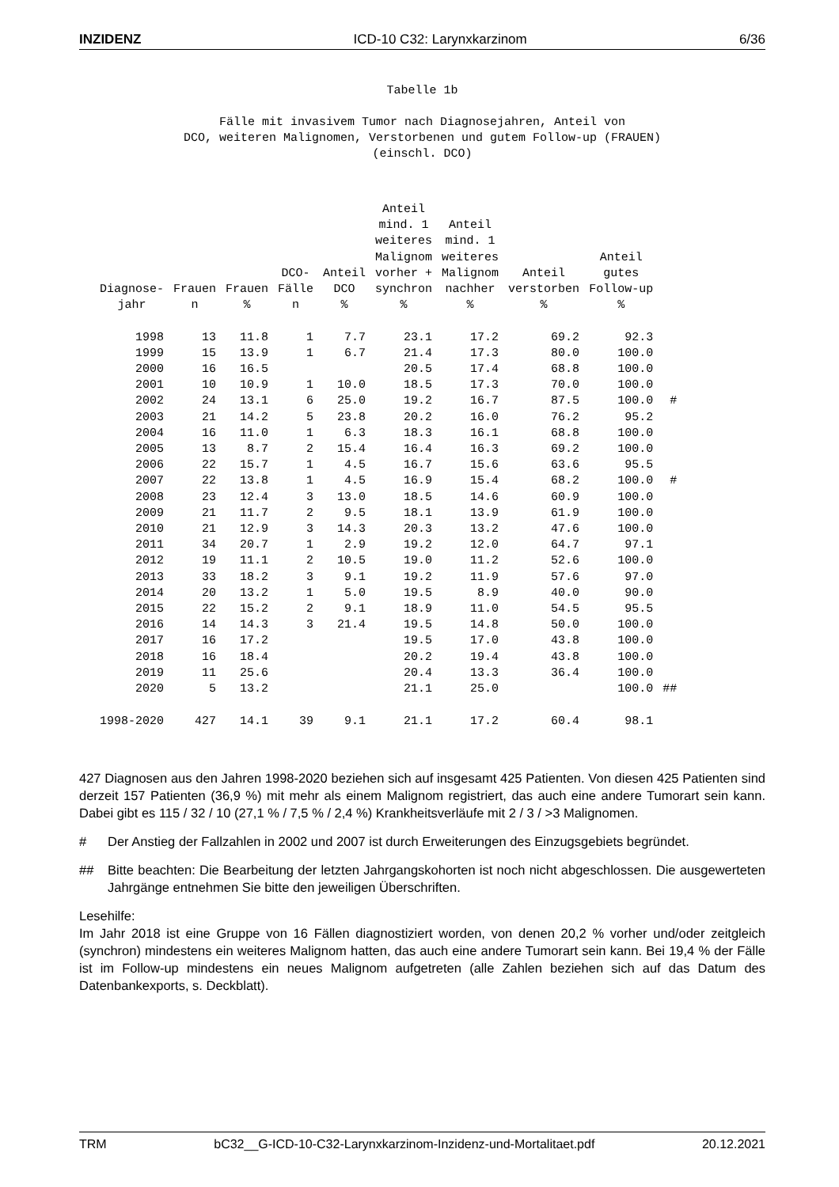INZIDENZ ICD-10 C32: Larynxkarzinom 6/36
Tabelle 1b
Fälle mit invasivem Tumor nach Diagnosejahren, Anteil von
DCO, weiteren Malignomen, Verstorbenen und gutem Follow-up (FRAUEN)
(einschl. DCO)
| Diagnose- jahr | Frauen n | Frauen % | DCO- Fälle n | Anteil DCO % | Anteil mind. 1 weiteres Malignom vorher + synchron % | Anteil mind. 1 weiteres Malignom nachher % | Anteil verstorben % | Anteil gutes Follow-up % | |
| --- | --- | --- | --- | --- | --- | --- | --- | --- | --- |
| 1998 | 13 | 11.8 | 1 | 7.7 | 23.1 | 17.2 | 69.2 | 92.3 | |
| 1999 | 15 | 13.9 | 1 | 6.7 | 21.4 | 17.3 | 80.0 | 100.0 | |
| 2000 | 16 | 16.5 | | | 20.5 | 17.4 | 68.8 | 100.0 | |
| 2001 | 10 | 10.9 | 1 | 10.0 | 18.5 | 17.3 | 70.0 | 100.0 | |
| 2002 | 24 | 13.1 | 6 | 25.0 | 19.2 | 16.7 | 87.5 | 100.0 | # |
| 2003 | 21 | 14.2 | 5 | 23.8 | 20.2 | 16.0 | 76.2 | 95.2 | |
| 2004 | 16 | 11.0 | 1 | 6.3 | 18.3 | 16.1 | 68.8 | 100.0 | |
| 2005 | 13 | 8.7 | 2 | 15.4 | 16.4 | 16.3 | 69.2 | 100.0 | |
| 2006 | 22 | 15.7 | 1 | 4.5 | 16.7 | 15.6 | 63.6 | 95.5 | |
| 2007 | 22 | 13.8 | 1 | 4.5 | 16.9 | 15.4 | 68.2 | 100.0 | # |
| 2008 | 23 | 12.4 | 3 | 13.0 | 18.5 | 14.6 | 60.9 | 100.0 | |
| 2009 | 21 | 11.7 | 2 | 9.5 | 18.1 | 13.9 | 61.9 | 100.0 | |
| 2010 | 21 | 12.9 | 3 | 14.3 | 20.3 | 13.2 | 47.6 | 100.0 | |
| 2011 | 34 | 20.7 | 1 | 2.9 | 19.2 | 12.0 | 64.7 | 97.1 | |
| 2012 | 19 | 11.1 | 2 | 10.5 | 19.0 | 11.2 | 52.6 | 100.0 | |
| 2013 | 33 | 18.2 | 3 | 9.1 | 19.2 | 11.9 | 57.6 | 97.0 | |
| 2014 | 20 | 13.2 | 1 | 5.0 | 19.5 | 8.9 | 40.0 | 90.0 | |
| 2015 | 22 | 15.2 | 2 | 9.1 | 18.9 | 11.0 | 54.5 | 95.5 | |
| 2016 | 14 | 14.3 | 3 | 21.4 | 19.5 | 14.8 | 50.0 | 100.0 | |
| 2017 | 16 | 17.2 | | | 19.5 | 17.0 | 43.8 | 100.0 | |
| 2018 | 16 | 18.4 | | | 20.2 | 19.4 | 43.8 | 100.0 | |
| 2019 | 11 | 25.6 | | | 20.4 | 13.3 | 36.4 | 100.0 | |
| 2020 | 5 | 13.2 | | | 21.1 | 25.0 | | 100.0 | ## |
| 1998-2020 | 427 | 14.1 | 39 | 9.1 | 21.1 | 17.2 | 60.4 | 98.1 | |
427 Diagnosen aus den Jahren 1998-2020 beziehen sich auf insgesamt 425 Patienten. Von diesen 425 Patienten sind derzeit 157 Patienten (36,9 %) mit mehr als einem Malignom registriert, das auch eine andere Tumorart sein kann. Dabei gibt es 115 / 32 / 10 (27,1 % / 7,5 % / 2,4 %) Krankheitsverläufe mit 2 / 3 / >3 Malignomen.
# Der Anstieg der Fallzahlen in 2002 und 2007 ist durch Erweiterungen des Einzugsgebiets begründet.
## Bitte beachten: Die Bearbeitung der letzten Jahrgangskohorten ist noch nicht abgeschlossen. Die ausgewerteten Jahrgänge entnehmen Sie bitte den jeweiligen Überschriften.
Lesehilfe:
Im Jahr 2018 ist eine Gruppe von 16 Fällen diagnostiziert worden, von denen 20,2 % vorher und/oder zeitgleich (synchron) mindestens ein weiteres Malignom hatten, das auch eine andere Tumorart sein kann. Bei 19,4 % der Fälle ist im Follow-up mindestens ein neues Malignom aufgetreten (alle Zahlen beziehen sich auf das Datum des Datenbankexports, s. Deckblatt).
TRM bC32__G-ICD-10-C32-Larynxkarzinom-Inzidenz-und-Mortalitaet.pdf 20.12.2021